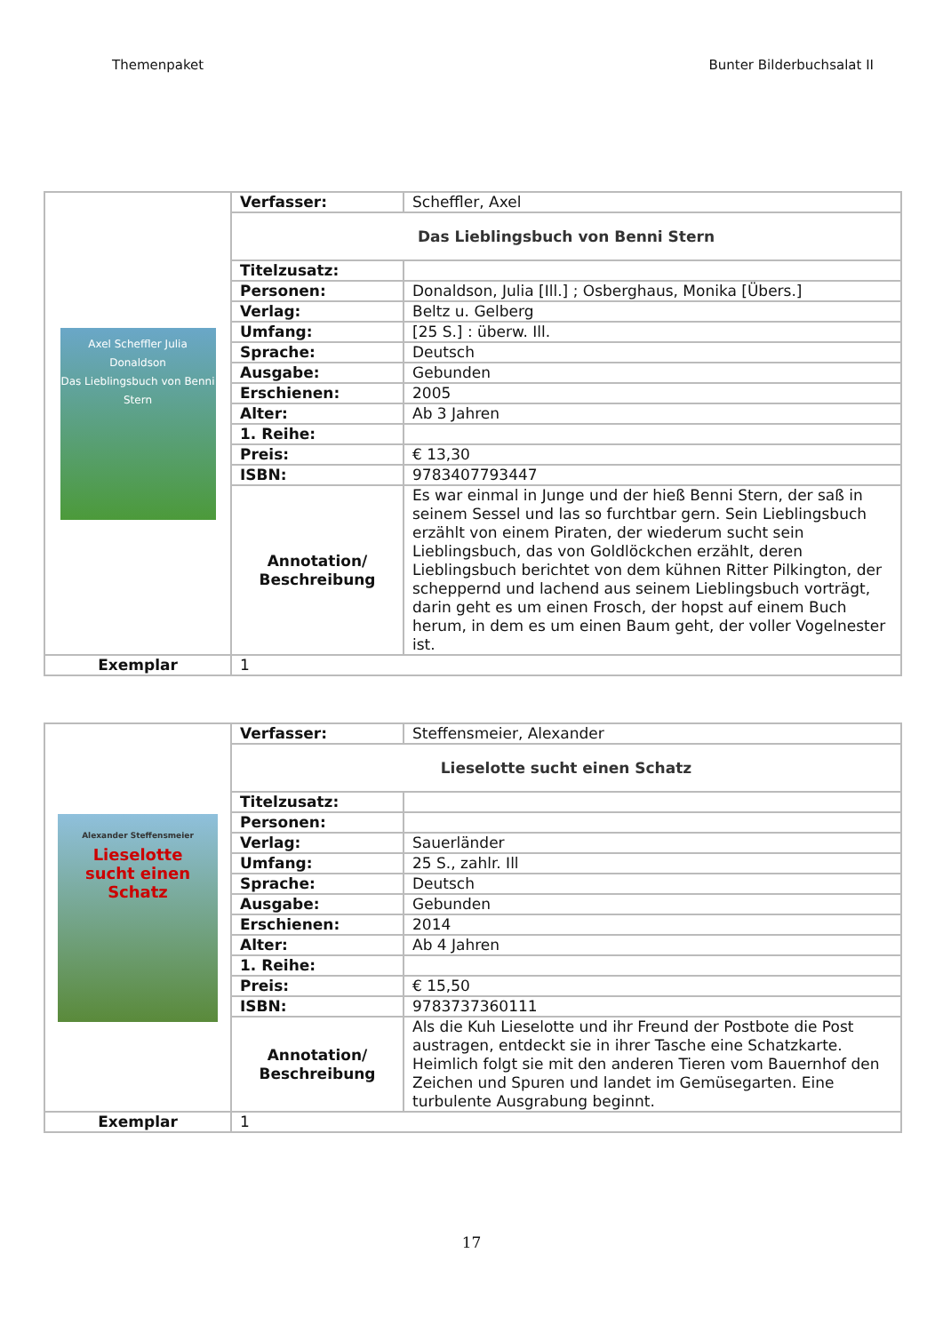Themenpaket Bunter Bilderbuchsalat II
| Axel Scheffler Julia Donaldson Das Lieblingsbuch von Benni Stern | Verfasser: | Scheffler, Axel |
| | Das Lieblingsbuch von Benni Stern | |
| | Titelzusatz: | |
| | Personen: | Donaldson, Julia [Ill.] ; Osberghaus, Monika [Übers.] |
| | Verlag: | Beltz u. Gelberg |
| | Umfang: | [25 S.] : überw. Ill. |
| | Sprache: | Deutsch |
| | Ausgabe: | Gebunden |
| | Erschienen: | 2005 |
| | Alter: | Ab 3 Jahren |
| | 1. Reihe: | |
| | Preis: | € 13,30 |
| | ISBN: | 9783407793447 |
| | Annotation/ Beschreibung | Es war einmal in Junge und der hieß Benni Stern, der saß in seinem Sessel und las so furchtbar gern. Sein Lieblingsbuch erzählt von einem Piraten, der wiederum sucht sein Lieblingsbuch, das von Goldlöckchen erzählt, deren Lieblingsbuch berichtet von dem kühnen Ritter Pilkington, der scheppernd und lachend aus seinem Lieblingsbuch vorträgt, darin geht es um einen Frosch, der hopst auf einem Buch herum, in dem es um einen Baum geht, der voller Vogelnester ist. |
| Exemplar | 1 | |
| Alexander Steffensmeier Lieselotte sucht einen Schatz | Verfasser: | Steffensmeier, Alexander |
| | Lieselotte sucht einen Schatz | |
| | Titelzusatz: | |
| | Personen: | |
| | Verlag: | Sauerländer |
| | Umfang: | 25 S., zahlr. Ill |
| | Sprache: | Deutsch |
| | Ausgabe: | Gebunden |
| | Erschienen: | 2014 |
| | Alter: | Ab 4 Jahren |
| | 1. Reihe: | |
| | Preis: | € 15,50 |
| | ISBN: | 9783737360111 |
| | Annotation/ Beschreibung | Als die Kuh Lieselotte und ihr Freund der Postbote die Post austragen, entdeckt sie in ihrer Tasche eine Schatzkarte. Heimlich folgt sie mit den anderen Tieren vom Bauernhof den Zeichen und Spuren und landet im Gemüsegarten. Eine turbulente Ausgrabung beginnt. |
| Exemplar | 1 | |
17